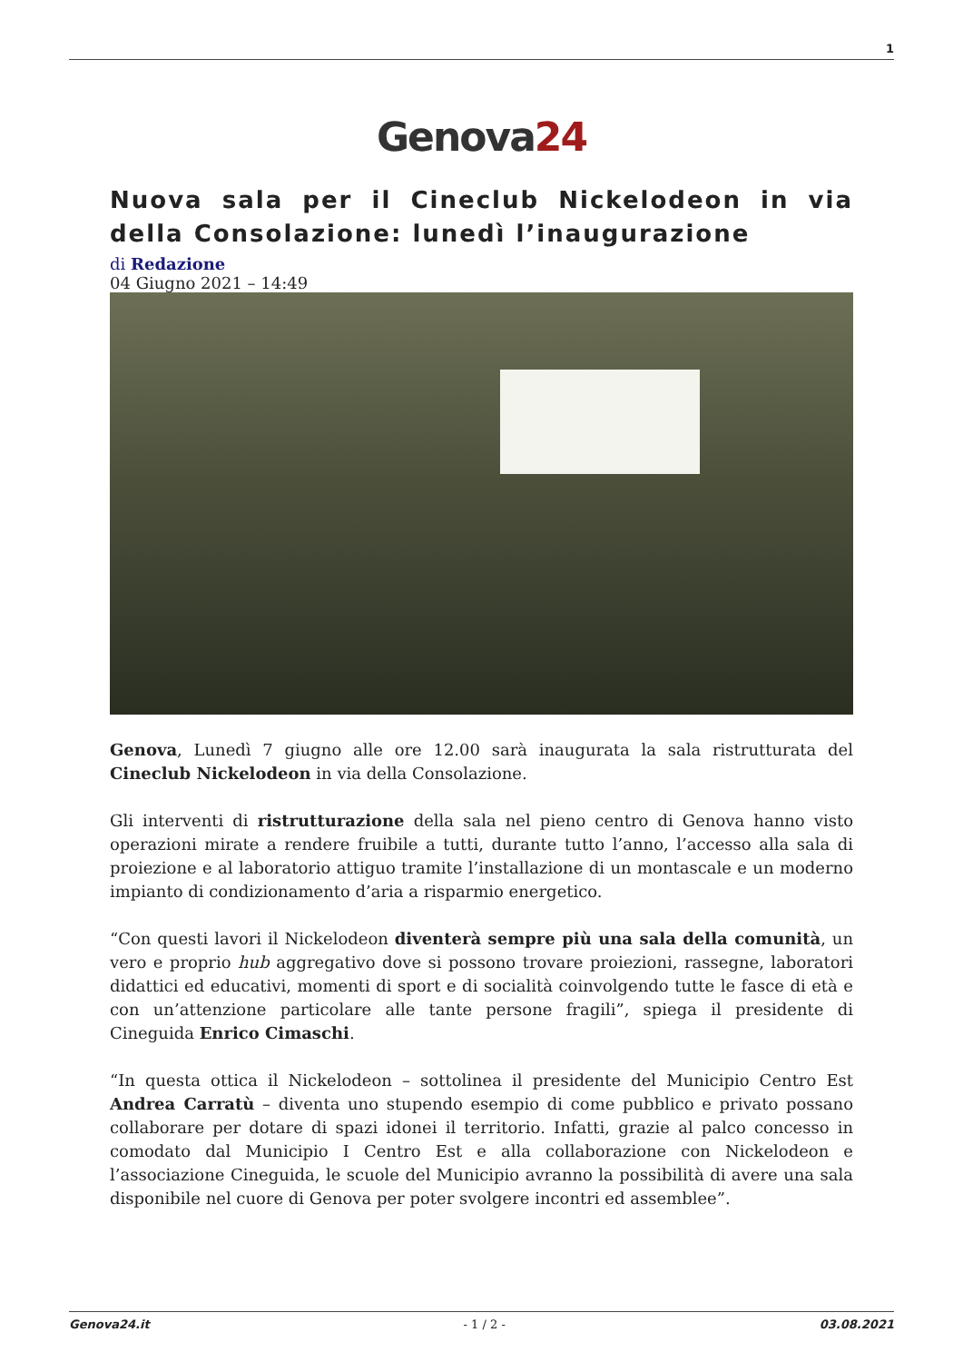1
Genova24
Nuova sala per il Cineclub Nickelodeon in via della Consolazione: lunedì l’inaugurazione
di Redazione
04 Giugno 2021 – 14:49
Genova, Lunedì 7 giugno alle ore 12.00 sarà inaugurata la sala ristrutturata del Cineclub Nickelodeon in via della Consolazione.
Gli interventi di ristrutturazione della sala nel pieno centro di Genova hanno visto operazioni mirate a rendere fruibile a tutti, durante tutto l’anno, l’accesso alla sala di proiezione e al laboratorio attiguo tramite l’installazione di un montascale e un moderno impianto di condizionamento d’aria a risparmio energetico.
“Con questi lavori il Nickelodeon diventerà sempre più una sala della comunità, un vero e proprio hub aggregativo dove si possono trovare proiezioni, rassegne, laboratori didattici ed educativi, momenti di sport e di socialità coinvolgendo tutte le fasce di età e con un’attenzione particolare alle tante persone fragili”, spiega il presidente di Cineguida Enrico Cimaschi.
“In questa ottica il Nickelodeon – sottolinea il presidente del Municipio Centro Est Andrea Carratù – diventa uno stupendo esempio di come pubblico e privato possano collaborare per dotare di spazi idonei il territorio. Infatti, grazie al palco concesso in comodato dal Municipio I Centro Est e alla collaborazione con Nickelodeon e l’associazione Cineguida, le scuole del Municipio avranno la possibilità di avere una sala disponibile nel cuore di Genova per poter svolgere incontri ed assemblee”.
Genova24.it - 1 / 2 - 03.08.2021